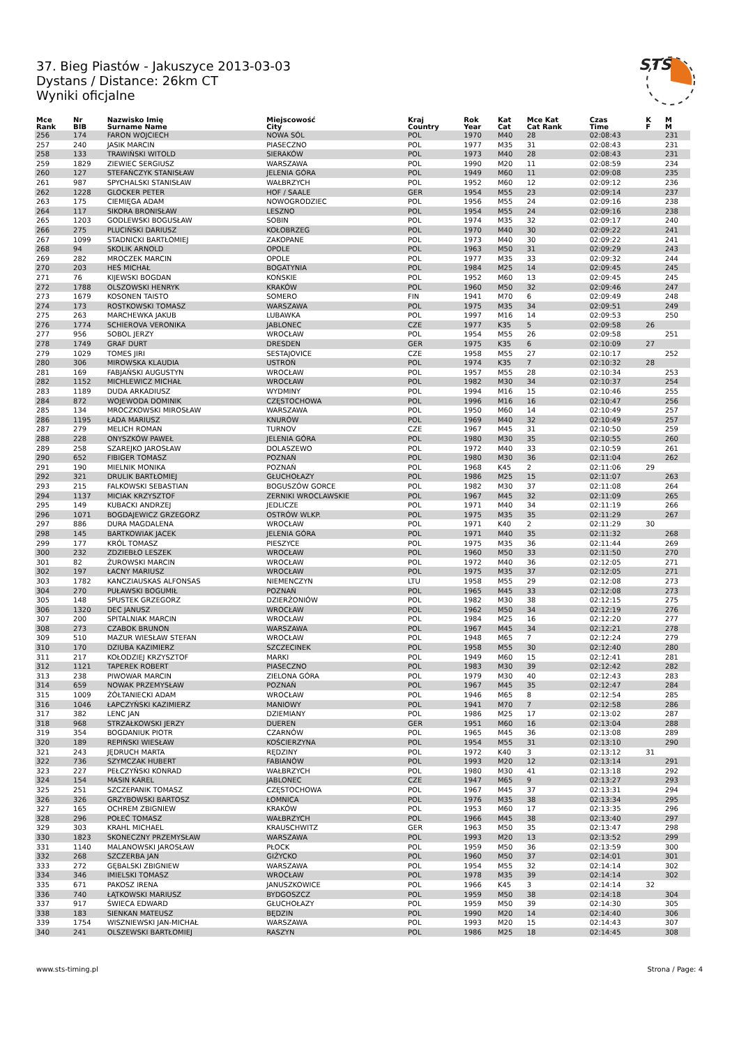STS
37. Bieg Piastów - Jakuszyce 2013-03-03
Dystans / Distance: 26km CT
Wyniki oficjalne
| Mce Rank | Nr BIB | Nazwisko Imię Surname Name | Miejscowość City | Kraj Country | Rok Year | Kat Cat | Mce Kat Cat Rank | Czas Time | K F | M M |
| --- | --- | --- | --- | --- | --- | --- | --- | --- | --- | --- |
| 256 | 174 | FARON WOJCIECH | NOWA SÓL | POL | 1970 | M40 | 28 | 02:08:43 | | 231 |
| 257 | 240 | JASIK MARCIN | PIASECZNO | POL | 1977 | M35 | 31 | 02:08:43 | | 231 |
| 258 | 133 | TRAWIŃSKI WITOLD | SIERAKÓW | POL | 1973 | M40 | 28 | 02:08:43 | | 231 |
| 259 | 1829 | ZIEWIEC SERGIUSZ | WARSZAWA | POL | 1990 | M20 | 11 | 02:08:59 | | 234 |
| 260 | 127 | STEFAŃCZYK STANISŁAW | JELENIA GÓRA | POL | 1949 | M60 | 11 | 02:09:08 | | 235 |
| 261 | 987 | SPYCHALSKI STANISŁAW | WAŁBRZYCH | POL | 1952 | M60 | 12 | 02:09:12 | | 236 |
| 262 | 1228 | GLOCKER PETER | HOF / SAALE | GER | 1954 | M55 | 23 | 02:09:14 | | 237 |
| 263 | 175 | CIEMIĘGA ADAM | NOWOGRODZIEC | POL | 1956 | M55 | 24 | 02:09:16 | | 238 |
| 264 | 117 | SIKORA BRONISŁAW | LESZNO | POL | 1954 | M55 | 24 | 02:09:16 | | 238 |
| 265 | 1203 | GODLEWSKI BOGUSŁAW | SOBIN | POL | 1974 | M35 | 32 | 02:09:17 | | 240 |
| 266 | 275 | PLUCIŃSKI DARIUSZ | KOŁOBRZEG | POL | 1970 | M40 | 30 | 02:09:22 | | 241 |
| 267 | 1099 | STADNICKI BARTŁOMIEJ | ZAKOPANE | POL | 1973 | M40 | 30 | 02:09:22 | | 241 |
| 268 | 94 | SKOLIK ARNOLD | OPOLE | POL | 1963 | M50 | 31 | 02:09:29 | | 243 |
| 269 | 282 | MROCZEK MARCIN | OPOLE | POL | 1977 | M35 | 33 | 02:09:32 | | 244 |
| 270 | 203 | HEŚ MICHAŁ | BOGATYNIA | POL | 1984 | M25 | 14 | 02:09:45 | | 245 |
| 271 | 76 | KIJEWSKI BOGDAN | KOŃSKIE | POL | 1952 | M60 | 13 | 02:09:45 | | 245 |
| 272 | 1788 | OLSZOWSKI HENRYK | KRAKÓW | POL | 1960 | M50 | 32 | 02:09:46 | | 247 |
| 273 | 1679 | KOSONEN TAISTO | SOMERO | FIN | 1941 | M70 | 6 | 02:09:49 | | 248 |
| 274 | 173 | ROSTKOWSKI TOMASZ | WARSZAWA | POL | 1975 | M35 | 34 | 02:09:51 | | 249 |
| 275 | 263 | MARCHEWKA JAKUB | LUBAWKA | POL | 1997 | M16 | 14 | 02:09:53 | | 250 |
| 276 | 1774 | SCHIEROVA VERONIKA | JABLONEC | CZE | 1977 | K35 | 5 | 02:09:58 | 26 | |
| 277 | 956 | SOBOL JERZY | WROCŁAW | POL | 1954 | M55 | 26 | 02:09:58 | | 251 |
| 278 | 1749 | GRAF DURT | DRESDEN | GER | 1975 | K35 | 6 | 02:10:09 | 27 | |
| 279 | 1029 | TOMES JIRI | SESTAJOVICE | CZE | 1958 | M55 | 27 | 02:10:17 | | 252 |
| 280 | 306 | MIROWSKA KLAUDIA | USTROŃ | POL | 1974 | K35 | 7 | 02:10:32 | 28 | |
| 281 | 169 | FABJAŃSKI AUGUSTYN | WROCŁAW | POL | 1957 | M55 | 28 | 02:10:34 | | 253 |
| 282 | 1152 | MICHLEWICZ MICHAŁ | WROCŁAW | POL | 1982 | M30 | 34 | 02:10:37 | | 254 |
| 283 | 1189 | DUDA ARKADIUSZ | WYDMINY | POL | 1994 | M16 | 15 | 02:10:46 | | 255 |
| 284 | 872 | WOJEWODA DOMINIK | CZĘSTOCHOWA | POL | 1996 | M16 | 16 | 02:10:47 | | 256 |
| 285 | 134 | MROCZKOWSKI MIROSŁAW | WARSZAWA | POL | 1950 | M60 | 14 | 02:10:49 | | 257 |
| 286 | 1195 | ŁADA MARIUSZ | KNURÓW | POL | 1969 | M40 | 32 | 02:10:49 | | 257 |
| 287 | 279 | MELICH ROMAN | TURNOV | CZE | 1967 | M45 | 31 | 02:10:50 | | 259 |
| 288 | 228 | ONYSZKÓW PAWEŁ | JELENIA GÓRA | POL | 1980 | M30 | 35 | 02:10:55 | | 260 |
| 289 | 258 | SZAREJKO JAROSŁAW | DOLASZEWO | POL | 1972 | M40 | 33 | 02:10:59 | | 261 |
| 290 | 652 | FIBIGER TOMASZ | POZNAŃ | POL | 1980 | M30 | 36 | 02:11:04 | | 262 |
| 291 | 190 | MIELNIK MONIKA | POZNAŃ | POL | 1968 | K45 | 2 | 02:11:06 | 29 | |
| 292 | 321 | DRULIK BARTŁOMIEJ | GŁUCHOŁAZY | POL | 1986 | M25 | 15 | 02:11:07 | | 263 |
| 293 | 215 | FALKOWSKI SEBASTIAN | BOGUSZÓW GORCE | POL | 1982 | M30 | 37 | 02:11:08 | | 264 |
| 294 | 1137 | MICIAK KRZYSZTOF | ZERNIKI WROCLAWSKIE | POL | 1967 | M45 | 32 | 02:11:09 | | 265 |
| 295 | 149 | KUBACKI ANDRZEJ | JEDLICZE | POL | 1971 | M40 | 34 | 02:11:19 | | 266 |
| 296 | 1071 | BOGDAJEWICZ GRZEGORZ | OSTRÓW WLKP. | POL | 1975 | M35 | 35 | 02:11:29 | | 267 |
| 297 | 886 | DURA MAGDALENA | WROCŁAW | POL | 1971 | K40 | 2 | 02:11:29 | 30 | |
| 298 | 145 | BARTKOWIAK JACEK | JELENIA GÓRA | POL | 1971 | M40 | 35 | 02:11:32 | | 268 |
| 299 | 177 | KRÓL TOMASZ | PIESZYCE | POL | 1975 | M35 | 36 | 02:11:44 | | 269 |
| 300 | 232 | ZDZIEBŁO LESZEK | WROCŁAW | POL | 1960 | M50 | 33 | 02:11:50 | | 270 |
| 301 | 82 | ŻUROWSKI MARCIN | WROCŁAW | POL | 1972 | M40 | 36 | 02:12:05 | | 271 |
| 302 | 197 | ŁACNY MARIUSZ | WROCŁAW | POL | 1975 | M35 | 37 | 02:12:05 | | 271 |
| 303 | 1782 | KANCZIAUSKAS ALFONSAS | NIEMENCZYN | LTU | 1958 | M55 | 29 | 02:12:08 | | 273 |
| 304 | 270 | PUŁAWSKI BOGUMIŁ | POZNAŃ | POL | 1965 | M45 | 33 | 02:12:08 | | 273 |
| 305 | 148 | SPUSTEK GRZEGORZ | DZIERŻONIÓW | POL | 1982 | M30 | 38 | 02:12:15 | | 275 |
| 306 | 1320 | DEC JANUSZ | WROCŁAW | POL | 1962 | M50 | 34 | 02:12:19 | | 276 |
| 307 | 200 | SPITALNIAK MARCIN | WROCŁAW | POL | 1984 | M25 | 16 | 02:12:20 | | 277 |
| 308 | 273 | CZABOK BRUNON | WARSZAWA | POL | 1967 | M45 | 34 | 02:12:21 | | 278 |
| 309 | 510 | MAZUR WIESŁAW STEFAN | WROCŁAW | POL | 1948 | M65 | 7 | 02:12:24 | | 279 |
| 310 | 170 | DZIUBA KAZIMIERZ | SZCZECINEK | POL | 1958 | M55 | 30 | 02:12:40 | | 280 |
| 311 | 217 | KOŁODZIEJ KRZYSZTOF | MARKI | POL | 1949 | M60 | 15 | 02:12:41 | | 281 |
| 312 | 1121 | TAPEREK ROBERT | PIASECZNO | POL | 1983 | M30 | 39 | 02:12:42 | | 282 |
| 313 | 238 | PIWOWAR MARCIN | ZIELONA GÓRA | POL | 1979 | M30 | 40 | 02:12:43 | | 283 |
| 314 | 659 | NOWAK PRZEMYSŁAW | POZNAŃ | POL | 1967 | M45 | 35 | 02:12:47 | | 284 |
| 315 | 1009 | ŻÓŁTANIECKI ADAM | WROCŁAW | POL | 1946 | M65 | 8 | 02:12:54 | | 285 |
| 316 | 1046 | ŁAPCZYŃSKI KAZIMIERZ | MANIOWY | POL | 1941 | M70 | 7 | 02:12:58 | | 286 |
| 317 | 382 | LENC JAN | DZIEMIANY | POL | 1986 | M25 | 17 | 02:13:02 | | 287 |
| 318 | 968 | STRZAŁKOWSKI JERZY | DUEREN | GER | 1951 | M60 | 16 | 02:13:04 | | 288 |
| 319 | 354 | BOGDANIUK PIOTR | CZARNÓW | POL | 1965 | M45 | 36 | 02:13:08 | | 289 |
| 320 | 189 | REPIŃSKI WIESŁAW | KOŚCIERZYNA | POL | 1954 | M55 | 31 | 02:13:10 | | 290 |
| 321 | 243 | JĘDRUCH MARTA | RĘDZINY | POL | 1972 | K40 | 3 | 02:13:12 | 31 | |
| 322 | 736 | SZYMCZAK HUBERT | FABIANÓW | POL | 1993 | M20 | 12 | 02:13:14 | | 291 |
| 323 | 227 | PEŁCZYŃSKI KONRAD | WAŁBRZYCH | POL | 1980 | M30 | 41 | 02:13:18 | | 292 |
| 324 | 154 | MASIN KAREL | JABLONEC | CZE | 1947 | M65 | 9 | 02:13:27 | | 293 |
| 325 | 251 | SZCZEPANIK TOMASZ | CZĘSTOCHOWA | POL | 1967 | M45 | 37 | 02:13:31 | | 294 |
| 326 | 326 | GRZYBOWSKI BARTOSZ | ŁOMNICA | POL | 1976 | M35 | 38 | 02:13:34 | | 295 |
| 327 | 165 | OCHREM ZBIGNIEW | KRAKÓW | POL | 1953 | M60 | 17 | 02:13:35 | | 296 |
| 328 | 296 | POŁEĆ TOMASZ | WAŁBRZYCH | POL | 1966 | M45 | 38 | 02:13:40 | | 297 |
| 329 | 303 | KRAHL MICHAEL | KRAUSCHWITZ | GER | 1963 | M50 | 35 | 02:13:47 | | 298 |
| 330 | 1823 | SKONECZNY PRZEMYSŁAW | WARSZAWA | POL | 1993 | M20 | 13 | 02:13:52 | | 299 |
| 331 | 1140 | MALANOWSKI JAROSŁAW | PŁOCK | POL | 1959 | M50 | 36 | 02:13:59 | | 300 |
| 332 | 268 | SZCZERBA JAN | GIŻYCKO | POL | 1960 | M50 | 37 | 02:14:01 | | 301 |
| 333 | 272 | GĘBALSKI ZBIGNIEW | WARSZAWA | POL | 1954 | M55 | 32 | 02:14:14 | | 302 |
| 334 | 346 | IMIELSKI TOMASZ | WROCŁAW | POL | 1978 | M35 | 39 | 02:14:14 | | 302 |
| 335 | 671 | PAKOSZ IRENA | JANUSZKOWICE | POL | 1966 | K45 | 3 | 02:14:14 | 32 | |
| 336 | 740 | ŁĄTKOWSKI MARIUSZ | BYDGOSZCZ | POL | 1959 | M50 | 38 | 02:14:18 | | 304 |
| 337 | 917 | ŚWIECA EDWARD | GŁUCHOŁAZY | POL | 1959 | M50 | 39 | 02:14:30 | | 305 |
| 338 | 183 | SIENKAN MATEUSZ | BĘDZIN | POL | 1990 | M20 | 14 | 02:14:40 | | 306 |
| 339 | 1754 | WISZNIEWSKI JAN-MICHAŁ | WARSZAWA | POL | 1993 | M20 | 15 | 02:14:43 | | 307 |
| 340 | 241 | OLSZEWSKI BARTŁOMIEJ | RASZYN | POL | 1986 | M25 | 18 | 02:14:45 | | 308 |
www.sts-timing.pl Strona / Page: 4